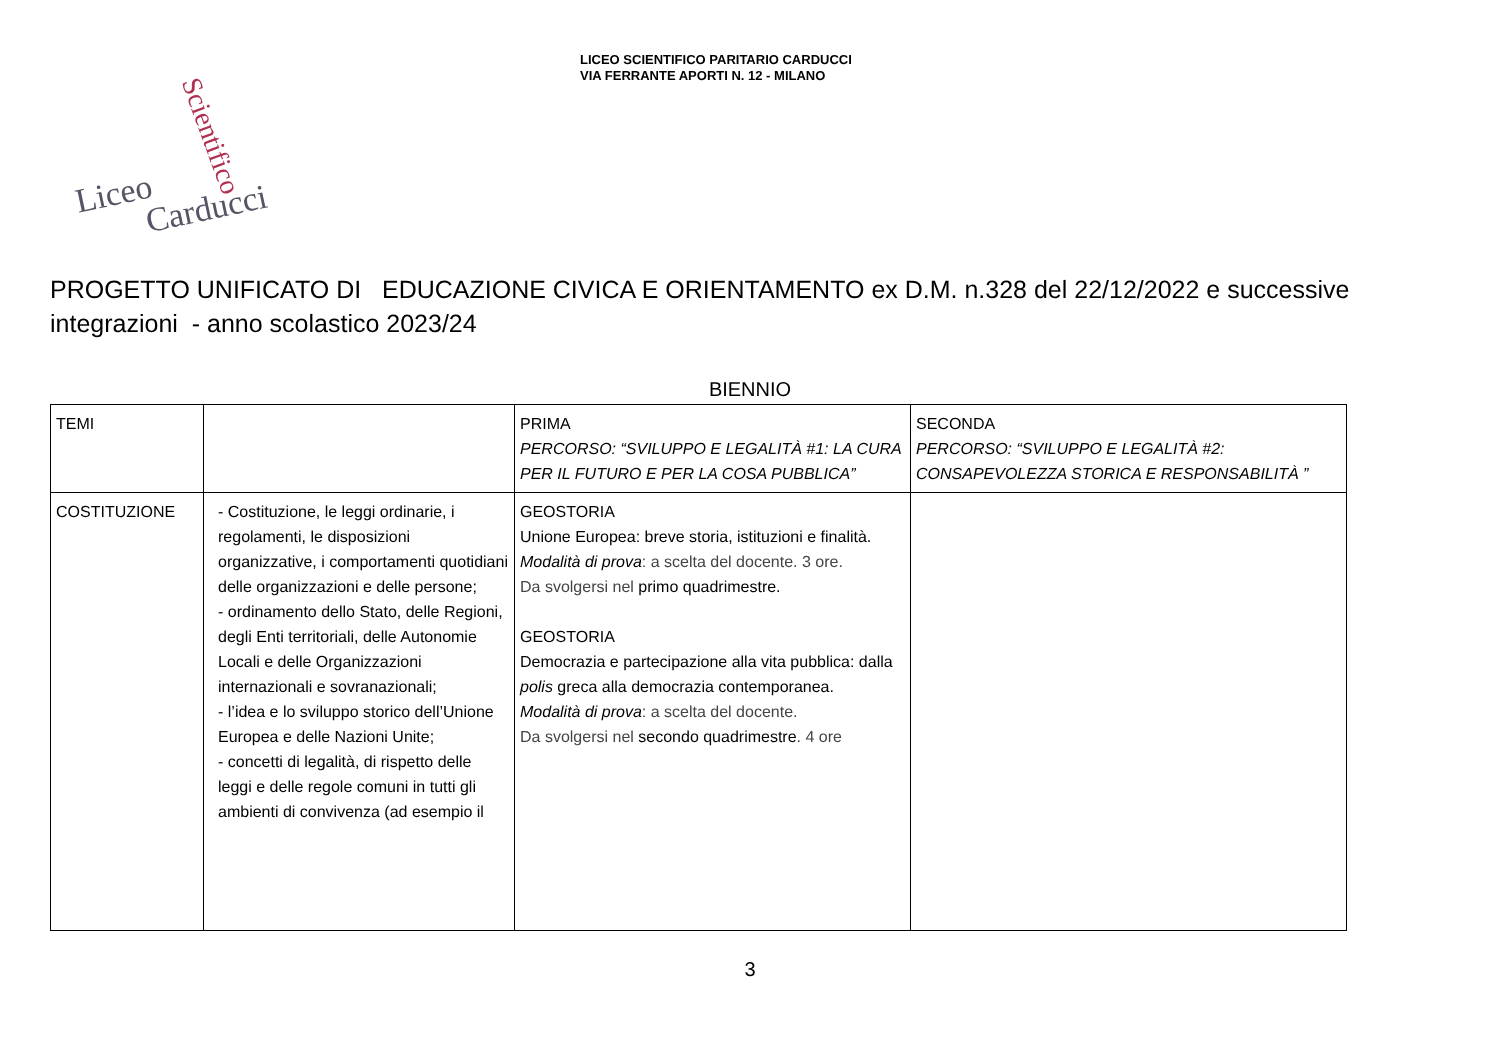LICEO SCIENTIFICO PARITARIO CARDUCCI
VIA FERRANTE APORTI N. 12 - MILANO
Liceo
Scientifico
Carducci
PROGETTO UNIFICATO DI EDUCAZIONE CIVICA E ORIENTAMENTO ex D.M. n.328 del 22/12/2022 e successive integrazioni - anno scolastico 2023/24
BIENNIO
| TEMI | | PRIMA PERCORSO: “SVILUPPO E LEGALITÀ #1: LA CURA PER IL FUTURO E PER LA COSA PUBBLICA” | SECONDA PERCORSO: “SVILUPPO E LEGALITÀ #2: CONSAPEVOLEZZA STORICA E RESPONSABILITÀ ” |
| COSTITUZIONE | - Costituzione, le leggi ordinarie, i regolamenti, le disposizioni organizzative, i comportamenti quotidiani delle organizzazioni e delle persone; - ordinamento dello Stato, delle Regioni, degli Enti territoriali, delle Autonomie Locali e delle Organizzazioni internazionali e sovranazionali; - l’idea e lo sviluppo storico dell’Unione Europea e delle Nazioni Unite; - concetti di legalità, di rispetto delle leggi e delle regole comuni in tutti gli ambienti di convivenza (ad esempio il | GEOSTORIA Unione Europea: breve storia, istituzioni e finalità. Modalità di prova : a scelta del docente. 3 ore. Da svolgersi nel primo quadrimestre. GEOSTORIA Democrazia e partecipazione alla vita pubblica: dalla polis greca alla democrazia contemporanea. Modalità di prova : a scelta del docente. Da svolgersi nel secondo quadrimestre . 4 ore | |
3